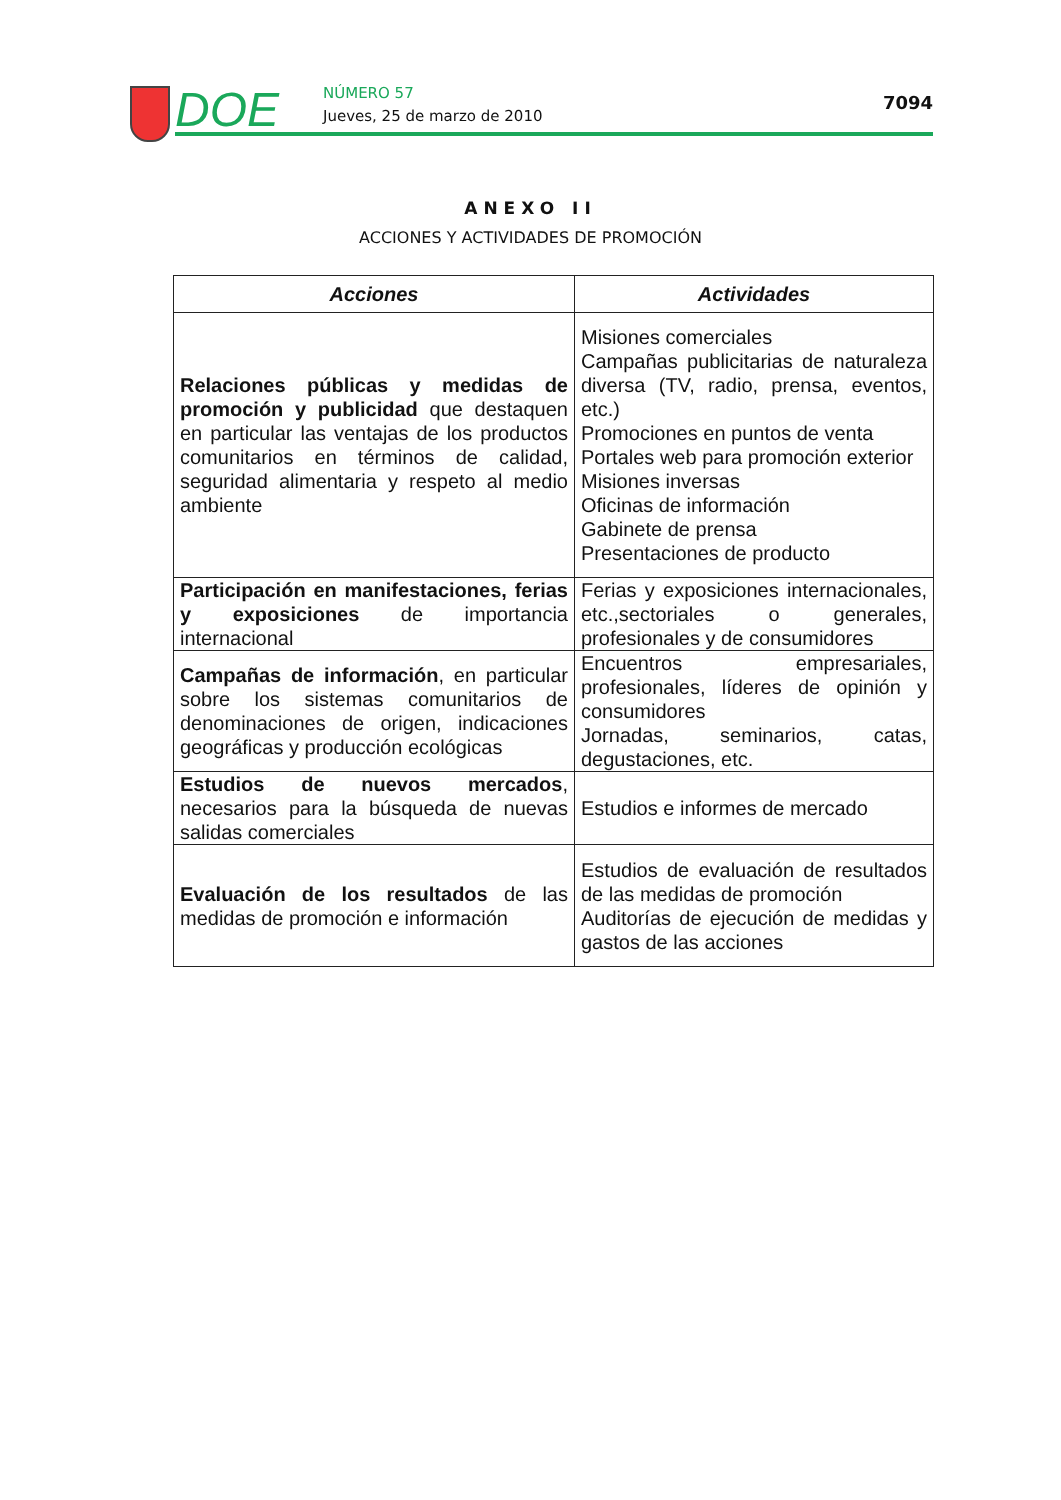DOE NÚMERO 57
Jueves, 25 de marzo de 2010
7094
ANEXO II
ACCIONES Y ACTIVIDADES DE PROMOCIÓN
| Acciones | Actividades |
| --- | --- |
| Relaciones públicas y medidas de promoción y publicidad que destaquen en particular las ventajas de los productos comunitarios en términos de calidad, seguridad alimentaria y respeto al medio ambiente | Misiones comerciales Campañas publicitarias de naturaleza diversa (TV, radio, prensa, eventos, etc.) Promociones en puntos de venta Portales web para promoción exterior Misiones inversas Oficinas de información Gabinete de prensa Presentaciones de producto |
| Participación en manifestaciones, ferias y exposiciones de importancia internacional | Ferias y exposiciones internacionales, etc.,sectoriales o generales, profesionales y de consumidores |
| Campañas de información , en particular sobre los sistemas comunitarios de denominaciones de origen, indicaciones geográficas y producción ecológicas | Encuentros empresariales, profesionales, líderes de opinión y consumidores Jornadas, seminarios, catas, degustaciones, etc. |
| Estudios de nuevos mercados , necesarios para la búsqueda de nuevas salidas comerciales | Estudios e informes de mercado |
| Evaluación de los resultados de las medidas de promoción e información | Estudios de evaluación de resultados de las medidas de promoción Auditorías de ejecución de medidas y gastos de las acciones |